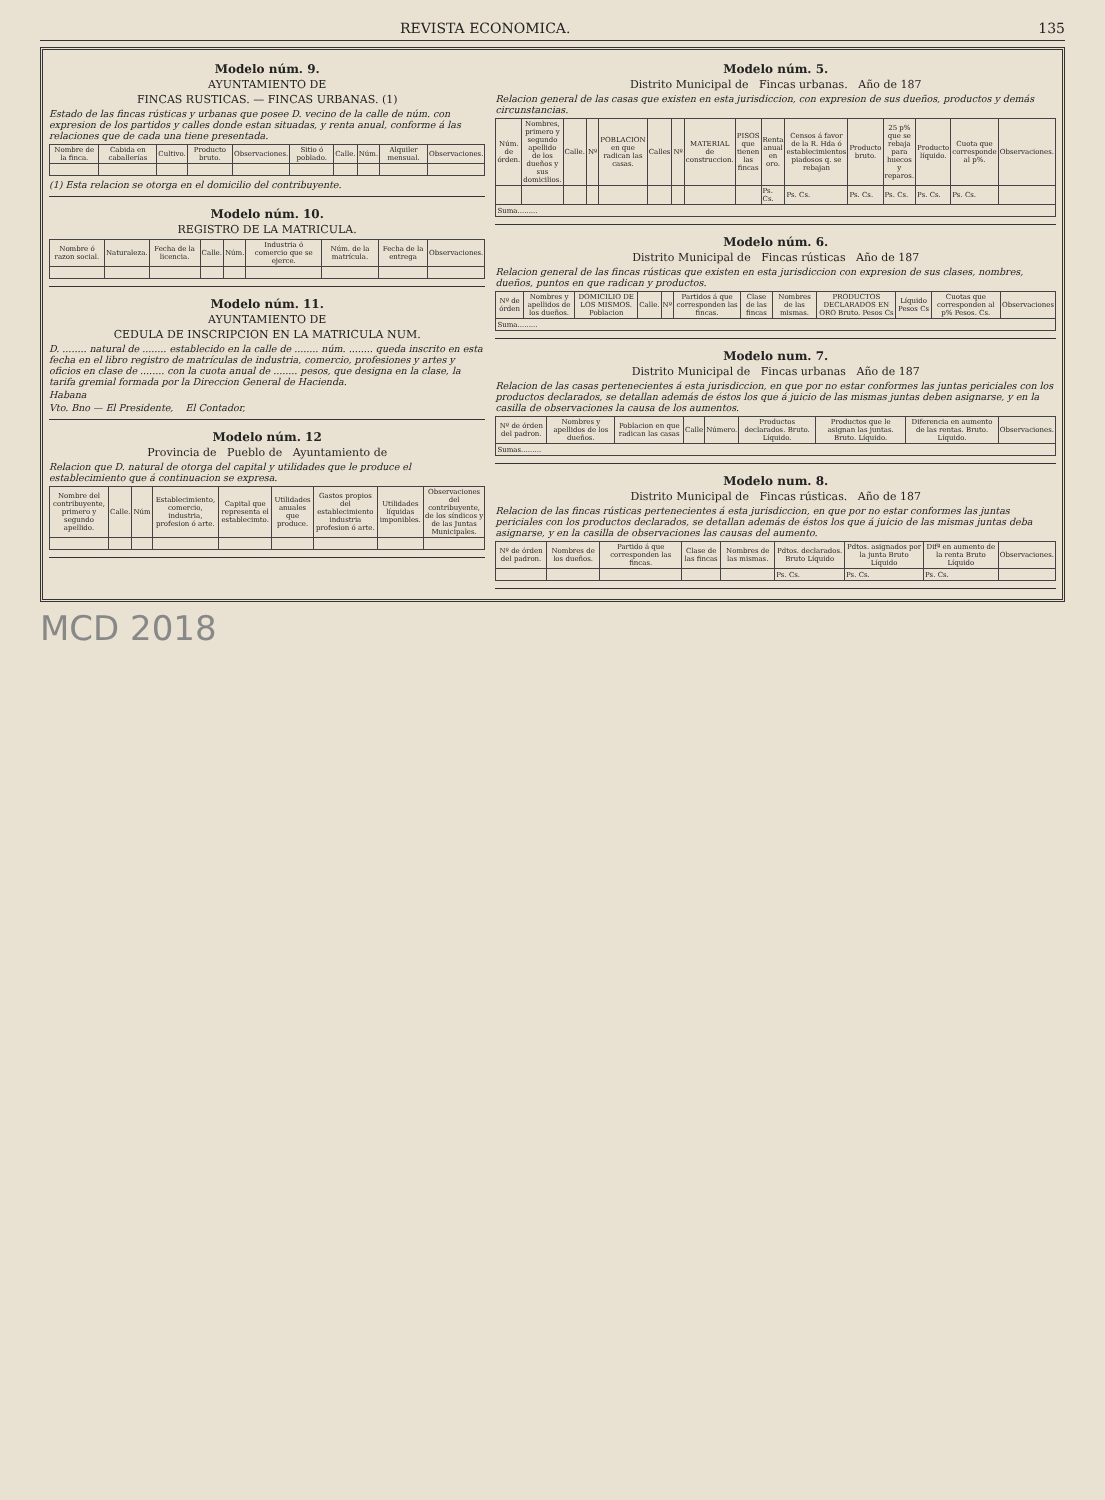REVISTA ECONOMICA. 135
Modelo núm. 9.
AYUNTAMIENTO DE
FINCAS RUSTICAS. — FINCAS URBANAS. (1)
Estado de las fincas rústicas y urbanas que posee D. vecino de la calle de núm. con expresion de los partidos y calles donde estan situadas, y renta anual, conforme á las relaciones que de cada una tiene presentada.
| Nombre de la finca. | Cabida en caballerías | Cultivo. | Producto bruto. | Observaciones. | Sitio ó poblado. | Calle. | Núm. | Alquiler mensual. | Observaciones. |
| --- | --- | --- | --- | --- | --- | --- | --- | --- | --- |
(1) Esta relacion se otorga en el domicilio del contribuyente.
Modelo núm. 10.
REGISTRO DE LA MATRICULA.
| Nombre ó razon social. | Naturaleza. | Fecha de la licencia. | Calle. | Núm. | Industria ó comercio que se ejerce. | Núm. de la matrícula. | Fecha de la entrega | Observaciones. |
| --- | --- | --- | --- | --- | --- | --- | --- | --- |
Modelo núm. 11.
AYUNTAMIENTO DE
CEDULA DE INSCRIPCION EN LA MATRICULA NUM.
D. ........ natural de ........ establecido en la calle de ........ núm. ........ queda inscrito en esta fecha en el libro registro de matrículas de industria, comercio, profesiones y artes y oficios en clase de ........ con la cuota anual de ........ pesos, que designa en la clase, la tarifa gremial formada por la Direccion General de Hacienda.
Habana
Vto. Bno — El Presidente, El Contador,
Modelo núm. 12
Provincia de Pueblo de Ayuntamiento de
Relacion que D. natural de otorga del capital y utilidades que le produce el establecimiento que á continuacion se expresa.
| Nombre del contribuyente, primero y segundo apellido. | Calle. | Núm | Establecimiento, comercio, industria, profesion ó arte. | Capital que representa el establecimto. | Utilidades anuales que produce. | Gastos propios del establecimiento industria profesion ó arte. | Utilidades líquidas imponibles. | Observaciones del contribuyente, de los síndicos y de las Juntas Municipales. |
| --- | --- | --- | --- | --- | --- | --- | --- | --- |
Modelo núm. 5.
Distrito Municipal de Fincas urbanas. Año de 187
Relacion general de las casas que existen en esta jurisdiccion, con expresion de sus dueños, productos y demás circunstancias.
| Núm. de órden. | Nombres, primero y segundo apellido de los dueños y sus domicilios. | Calle. | Nº | POBLACION en que radican las casas. | Calles | Nº | MATERIAL de construccion. | PISOS que tienen las fincas | Renta anual en oro. | Censos á favor de la R. Hda ó establecimientos piadosos q. se rebajan | Producto bruto. | 25 p% que se rebaja para huecos y reparos. | Producto líquido. | Cuota que corresponde al p%. | Observaciones. |
| --- | --- | --- | --- | --- | --- | --- | --- | --- | --- | --- | --- | --- | --- | --- | --- |
| | | | | | | | | | Ps. Cs. | Ps. Cs. | Ps. Cs. | Ps. Cs. | Ps. Cs. | Ps. Cs. | |
| Suma......... | | | | | | | | | | | | | | | |
Modelo núm. 6.
Distrito Municipal de Fincas rústicas Año de 187
Relacion general de las fincas rústicas que existen en esta jurisdiccion con expresion de sus clases, nombres, dueños, puntos en que radican y productos.
| Nº de órden | Nombres y apellidos de los dueños. | DOMICILIO DE LOS MISMOS. Poblacion | Calle. | Nº | Partidos á que corresponden las fincas. | Clase de las fincas | Nombres de las mismas. | PRODUCTOS DECLARADOS EN ORO Bruto. Pesos Cs | Líquido Pesos Cs | Cuotas que corresponden al p% Pesos. Cs. | Observaciones |
| --- | --- | --- | --- | --- | --- | --- | --- | --- | --- | --- | --- |
| Suma......... | | | | | | | | | | | |
Modelo num. 7.
Distrito Municipal de Fincas urbanas Año de 187
Relacion de las casas pertenecientes á esta jurisdiccion, en que por no estar conformes las juntas periciales con los productos declarados, se detallan además de éstos los que á juicio de las mismas juntas deben asignarse, y en la casilla de observaciones la causa de los aumentos.
| Nº de órden del padron. | Nombres y apellidos de los dueños. | Poblacion en que radican las casas | Calle | Número. | Productos declarados. Bruto. Líquido. | Productos que le asignan las juntas. Bruto. Líquido. | Diferencia en aumento de las rentas. Bruto. Líquido. | Observaciones. |
| --- | --- | --- | --- | --- | --- | --- | --- | --- |
| Sumas......... | | | | | | | | |
Modelo num. 8.
Distrito Municipal de Fincas rústicas. Año de 187
Relacion de las fincas rústicas pertenecientes á esta jurisdiccion, en que por no estar conformes las juntas periciales con los productos declarados, se detallan además de éstos los que á juicio de las mismas juntas deba asignarse, y en la casilla de observaciones las causas del aumento.
| Nº de órden del padron. | Nombres de los dueños. | Partido á que corresponden las fincas. | Clase de las fincas | Nombres de las mismas. | Pdtos. declarados. Bruto Líquido | Pdtos. asignados por la junta Bruto Líquido | Difª en aumento de la renta Bruto Líquido | Observaciones. |
| --- | --- | --- | --- | --- | --- | --- | --- | --- |
| | | | | | Ps. Cs. | Ps. Cs. | Ps. Cs. | |
MCD 2018